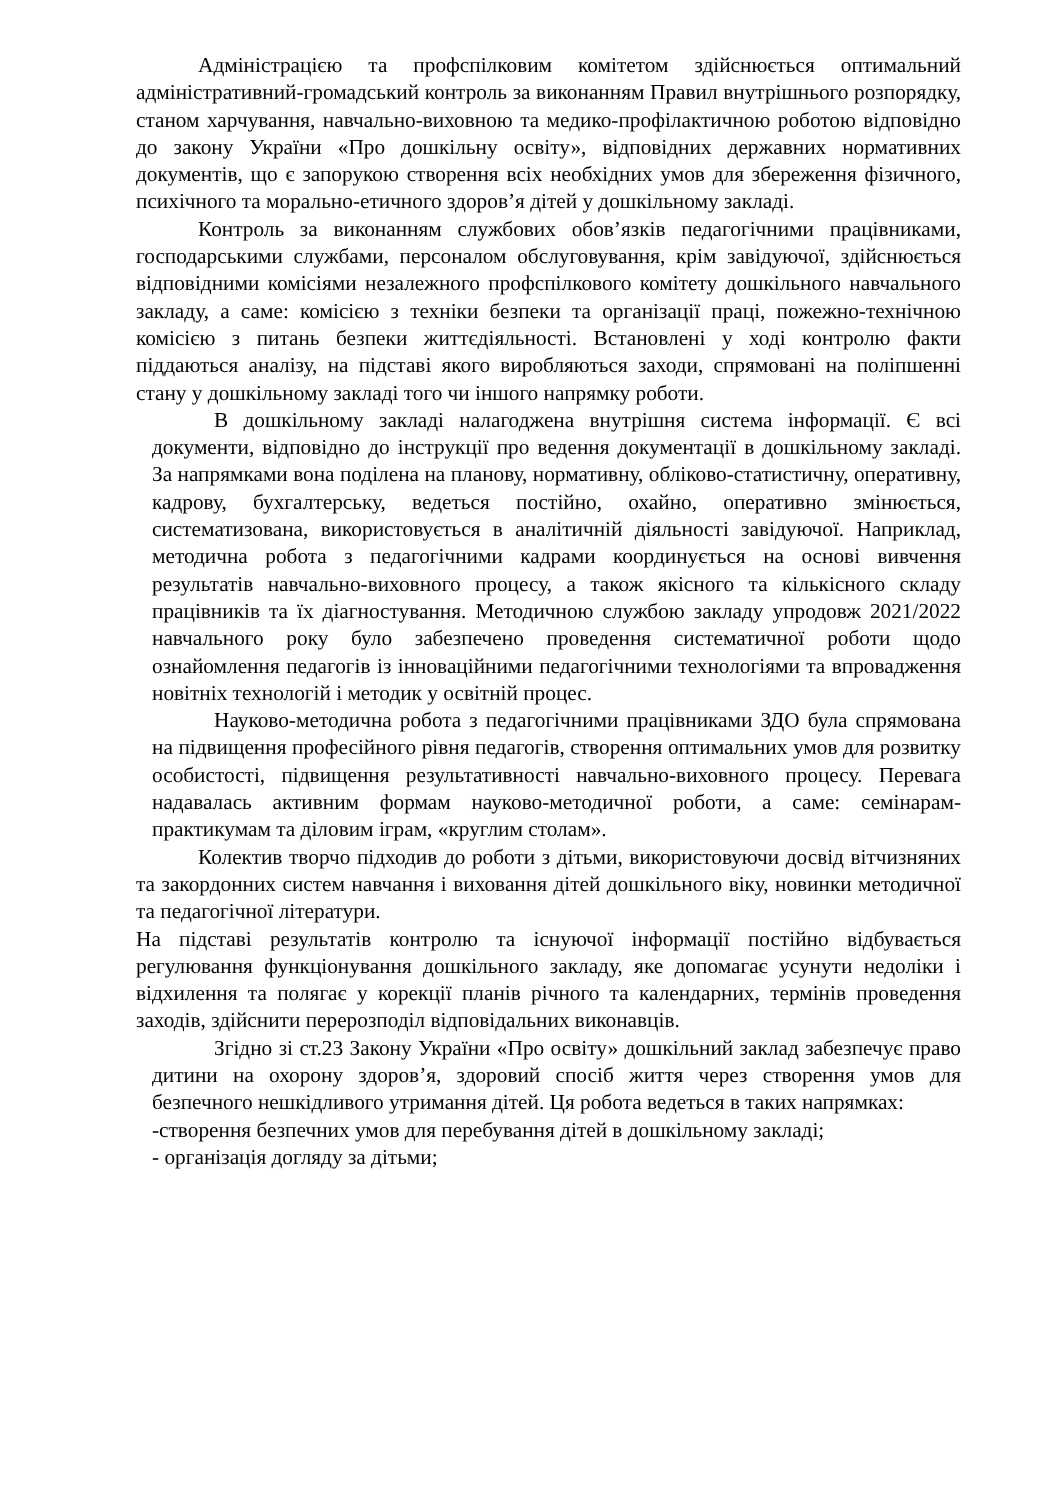Адміністрацією та профспілковим комітетом здійснюється оптимальний адміністративний-громадський контроль за виконанням Правил внутрішнього розпорядку, станом харчування, навчально-виховною та медико-профілактичною роботою відповідно до закону України «Про дошкільну освіту», відповідних державних нормативних документів, що є запорукою створення всіх необхідних умов для збереження фізичного, психічного та морально-етичного здоров’я дітей у дошкільному закладі.
Контроль за виконанням службових обов’язків педагогічними працівниками, господарськими службами, персоналом обслуговування, крім завідуючої, здійснюється відповідними комісіями незалежного профспілкового комітету дошкільного навчального закладу, а саме: комісією з техніки безпеки та організації праці, пожежно-технічною комісією з питань безпеки життєдіяльності. Встановлені у ході контролю факти піддаються аналізу, на підставі якого виробляються заходи, спрямовані на поліпшенні стану у дошкільному закладі того чи іншого напрямку роботи.
В дошкільному закладі налагоджена внутрішня система інформації. Є всі документи, відповідно до інструкції про ведення документації в дошкільному закладі. За напрямками вона поділена на планову, нормативну, обліково-статистичну, оперативну, кадрову, бухгалтерську, ведеться постійно, охайно, оперативно змінюється, систематизована, використовується в аналітичній діяльності завідуючої. Наприклад, методична робота з педагогічними кадрами координується на основі вивчення результатів навчально-виховного процесу, а також якісного та кількісного складу працівників та їх діагностування. Методичною службою закладу упродовж 2021/2022 навчального року було забезпечено проведення систематичної роботи щодо ознайомлення педагогів із інноваційними педагогічними технологіями та впровадження новітніх технологій і методик у освітній процес.
Науково-методична робота з педагогічними працівниками ЗДО була спрямована на підвищення професійного рівня педагогів, створення оптимальних умов для розвитку особистості, підвищення результативності навчально-виховного процесу. Перевага надавалась активним формам науково-методичної роботи, а саме: семінарам-практикумам та діловим іграм, «круглим столам».
Колектив творчо підходив до роботи з дітьми, використовуючи досвід вітчизняних та закордонних систем навчання і виховання дітей дошкільного віку, новинки методичної та педагогічної літератури.
На підставі результатів контролю та існуючої інформації постійно відбувається регулювання функціонування дошкільного закладу, яке допомагає усунути недоліки і відхилення та полягає у корекції планів річного та календарних, термінів проведення заходів, здійснити перерозподіл відповідальних виконавців.
Згідно зі ст.23 Закону України «Про освіту» дошкільний заклад забезпечує право дитини на охорону здоров’я, здоровий спосіб життя через створення умов для безпечного нешкідливого утримання дітей. Ця робота ведеться в таких напрямках:
-створення безпечних умов для перебування дітей в дошкільному закладі;
- організація догляду за дітьми;